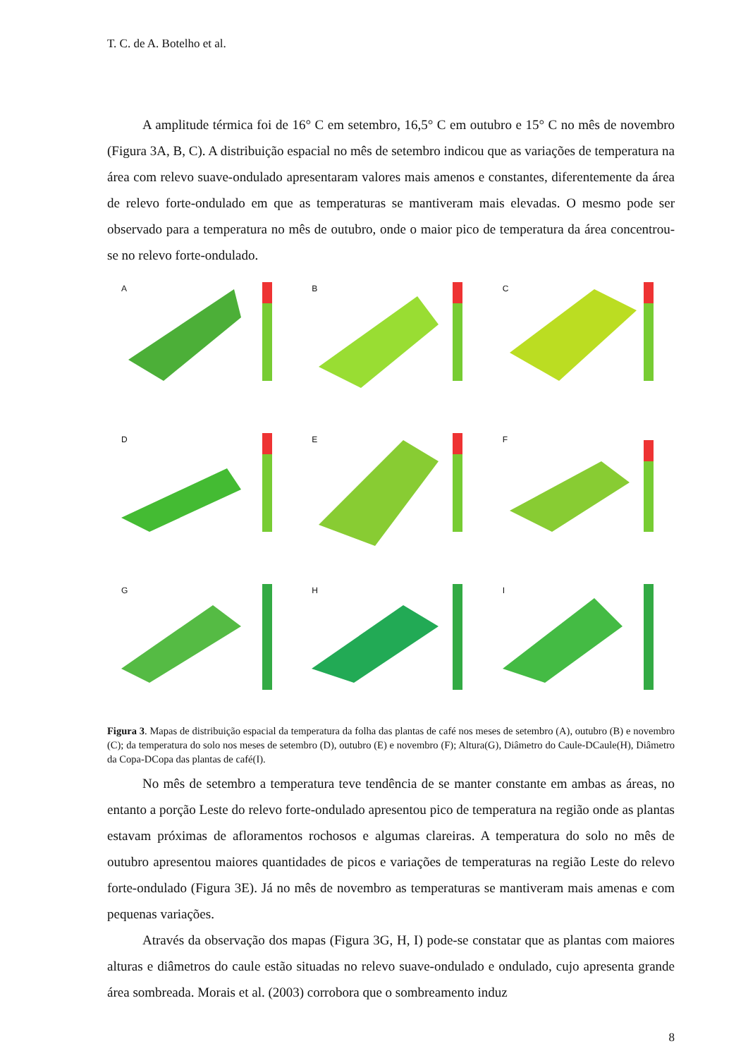T. C. de A. Botelho et al.
A amplitude térmica foi de 16° C em setembro, 16,5° C em outubro e 15° C no mês de novembro (Figura 3A, B, C). A distribuição espacial no mês de setembro indicou que as variações de temperatura na área com relevo suave-ondulado apresentaram valores mais amenos e constantes, diferentemente da área de relevo forte-ondulado em que as temperaturas se mantiveram mais elevadas. O mesmo pode ser observado para a temperatura no mês de outubro, onde o maior pico de temperatura da área concentrou-se no relevo forte-ondulado.
A
B
C
D
E
F
G
H
I
Figura 3. Mapas de distribuição espacial da temperatura da folha das plantas de café nos meses de setembro (A), outubro (B) e novembro (C); da temperatura do solo nos meses de setembro (D), outubro (E) e novembro (F); Altura(G), Diâmetro do Caule-DCaule(H), Diâmetro da Copa-DCopa das plantas de café(I).
No mês de setembro a temperatura teve tendência de se manter constante em ambas as áreas, no entanto a porção Leste do relevo forte-ondulado apresentou pico de temperatura na região onde as plantas estavam próximas de afloramentos rochosos e algumas clareiras. A temperatura do solo no mês de outubro apresentou maiores quantidades de picos e variações de temperaturas na região Leste do relevo forte-ondulado (Figura 3E). Já no mês de novembro as temperaturas se mantiveram mais amenas e com pequenas variações.
Através da observação dos mapas (Figura 3G, H, I) pode-se constatar que as plantas com maiores alturas e diâmetros do caule estão situadas no relevo suave-ondulado e ondulado, cujo apresenta grande área sombreada. Morais et al. (2003) corrobora que o sombreamento induz
8